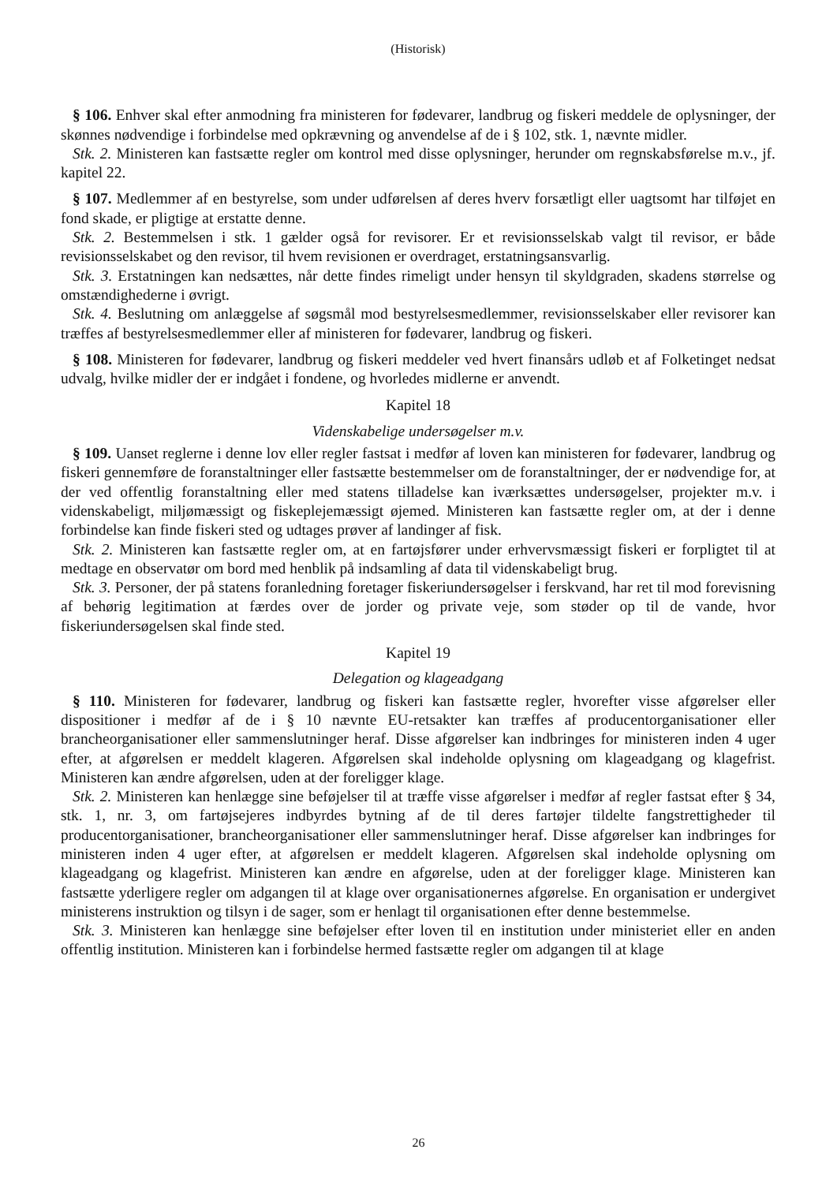(Historisk)
§ 106. Enhver skal efter anmodning fra ministeren for fødevarer, landbrug og fiskeri meddele de oplysninger, der skønnes nødvendige i forbindelse med opkrævning og anvendelse af de i § 102, stk. 1, nævnte midler.
Stk. 2. Ministeren kan fastsætte regler om kontrol med disse oplysninger, herunder om regnskabsførelse m.v., jf. kapitel 22.
§ 107. Medlemmer af en bestyrelse, som under udførelsen af deres hverv forsætligt eller uagtsomt har tilføjet en fond skade, er pligtige at erstatte denne.
Stk. 2. Bestemmelsen i stk. 1 gælder også for revisorer. Er et revisionsselskab valgt til revisor, er både revisionsselskabet og den revisor, til hvem revisionen er overdraget, erstatningsansvarlig.
Stk. 3. Erstatningen kan nedsættes, når dette findes rimeligt under hensyn til skyldgraden, skadens størrelse og omstændighederne i øvrigt.
Stk. 4. Beslutning om anlæggelse af søgsmål mod bestyrelsesmedlemmer, revisionsselskaber eller revisorer kan træffes af bestyrelsesmedlemmer eller af ministeren for fødevarer, landbrug og fiskeri.
§ 108. Ministeren for fødevarer, landbrug og fiskeri meddeler ved hvert finansårs udløb et af Folketinget nedsat udvalg, hvilke midler der er indgået i fondene, og hvorledes midlerne er anvendt.
Kapitel 18
Videnskabelige undersøgelser m.v.
§ 109. Uanset reglerne i denne lov eller regler fastsat i medfør af loven kan ministeren for fødevarer, landbrug og fiskeri gennemføre de foranstaltninger eller fastsætte bestemmelser om de foranstaltninger, der er nødvendige for, at der ved offentlig foranstaltning eller med statens tilladelse kan iværksættes undersøgelser, projekter m.v. i videnskabeligt, miljømæssigt og fiskeplejemæssigt øjemed. Ministeren kan fastsætte regler om, at der i denne forbindelse kan finde fiskeri sted og udtages prøver af landinger af fisk.
Stk. 2. Ministeren kan fastsætte regler om, at en fartøjsfører under erhvervsmæssigt fiskeri er forpligtet til at medtage en observatør om bord med henblik på indsamling af data til videnskabeligt brug.
Stk. 3. Personer, der på statens foranledning foretager fiskeriundersøgelser i ferskvand, har ret til mod forevisning af behørig legitimation at færdes over de jorder og private veje, som støder op til de vande, hvor fiskeriundersøgelsen skal finde sted.
Kapitel 19
Delegation og klageadgang
§ 110. Ministeren for fødevarer, landbrug og fiskeri kan fastsætte regler, hvorefter visse afgørelser eller dispositioner i medfør af de i § 10 nævnte EU-retsakter kan træffes af producentorganisationer eller brancheorganisationer eller sammenslutninger heraf. Disse afgørelser kan indbringes for ministeren inden 4 uger efter, at afgørelsen er meddelt klageren. Afgørelsen skal indeholde oplysning om klageadgang og klagefrist. Ministeren kan ændre afgørelsen, uden at der foreligger klage.
Stk. 2. Ministeren kan henlægge sine beføjelser til at træffe visse afgørelser i medfør af regler fastsat efter § 34, stk. 1, nr. 3, om fartøjsejeres indbyrdes bytning af de til deres fartøjer tildelte fangstrettigheder til producentorganisationer, brancheorganisationer eller sammenslutninger heraf. Disse afgørelser kan indbringes for ministeren inden 4 uger efter, at afgørelsen er meddelt klageren. Afgørelsen skal indeholde oplysning om klageadgang og klagefrist. Ministeren kan ændre en afgørelse, uden at der foreligger klage. Ministeren kan fastsætte yderligere regler om adgangen til at klage over organisationernes afgørelse. En organisation er undergivet ministerens instruktion og tilsyn i de sager, som er henlagt til organisationen efter denne bestemmelse.
Stk. 3. Ministeren kan henlægge sine beføjelser efter loven til en institution under ministeriet eller en anden offentlig institution. Ministeren kan i forbindelse hermed fastsætte regler om adgangen til at klage
26